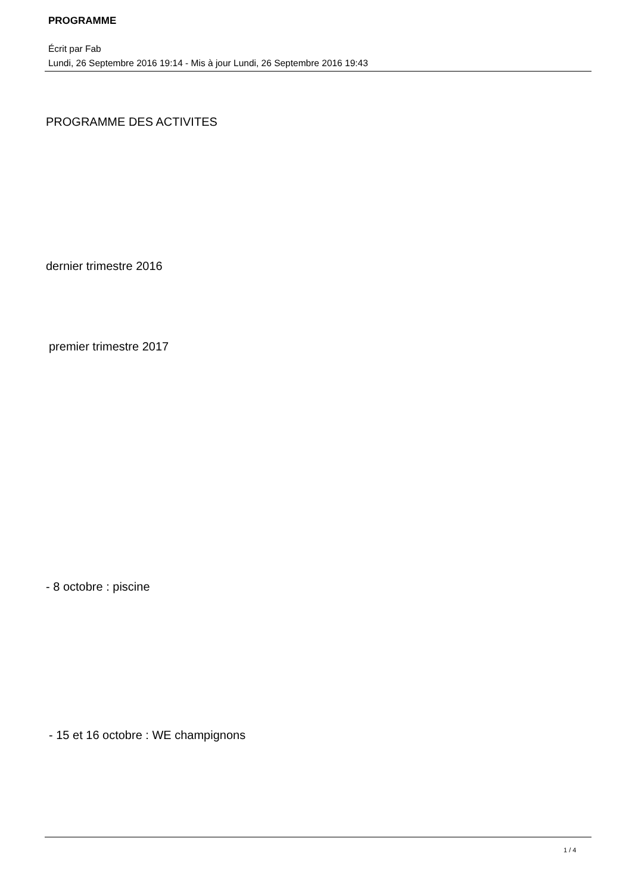PROGRAMME
Écrit par Fab
Lundi, 26 Septembre 2016 19:14 - Mis à jour Lundi, 26 Septembre 2016 19:43
PROGRAMME DES ACTIVITES
dernier trimestre 2016
premier trimestre 2017
- 8 octobre : piscine
- 15 et 16 octobre : WE champignons
1 / 4